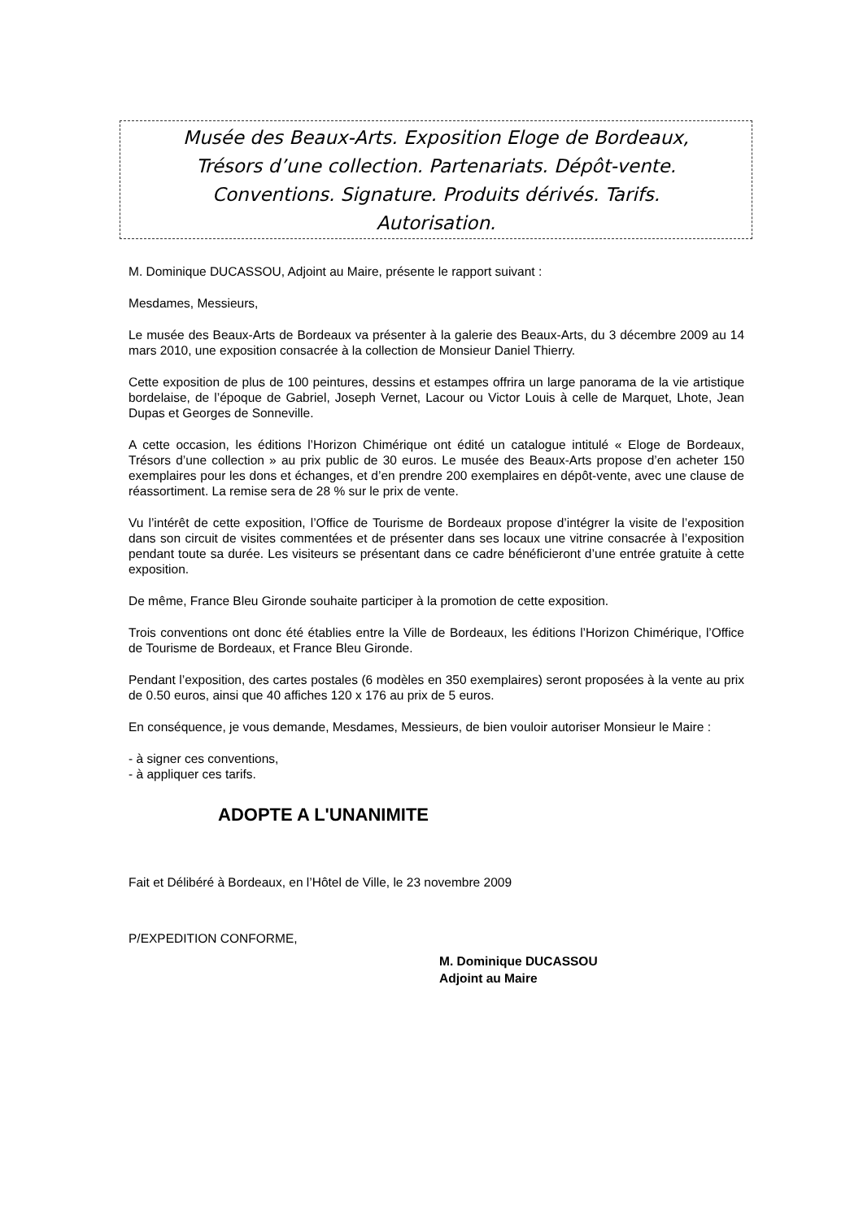Musée des Beaux-Arts. Exposition Eloge de Bordeaux,
Trésors d’une collection. Partenariats. Dépôt-vente.
Conventions. Signature. Produits dérivés. Tarifs.
Autorisation.
M. Dominique DUCASSOU, Adjoint au Maire, présente le rapport suivant :
Mesdames, Messieurs,
Le musée des Beaux-Arts de Bordeaux va présenter à la galerie des Beaux-Arts, du 3 décembre 2009 au 14 mars 2010, une exposition consacrée à la collection de Monsieur Daniel Thierry.
Cette exposition de plus de 100 peintures, dessins et estampes offrira un large panorama de la vie artistique bordelaise, de l’époque de Gabriel, Joseph Vernet, Lacour ou Victor Louis à celle de Marquet, Lhote, Jean Dupas et Georges de Sonneville.
A cette occasion, les éditions l’Horizon Chimérique ont édité un catalogue intitulé « Eloge de Bordeaux, Trésors d’une collection » au prix public de 30 euros. Le musée des Beaux-Arts propose d’en acheter 150 exemplaires pour les dons et échanges, et d’en prendre 200 exemplaires en dépôt-vente, avec une clause de réassortiment. La remise sera de 28 % sur le prix de vente.
Vu l’intérêt de cette exposition, l’Office de Tourisme de Bordeaux propose d’intégrer la visite de l’exposition dans son circuit de visites commentées et de présenter dans ses locaux une vitrine consacrée à l’exposition pendant toute sa durée. Les visiteurs se présentant dans ce cadre bénéficieront d’une entrée gratuite à cette exposition.
De même, France Bleu Gironde souhaite participer à la promotion de cette exposition.
Trois conventions ont donc été établies entre la Ville de Bordeaux, les éditions l’Horizon Chimérique, l’Office de Tourisme de Bordeaux, et France Bleu Gironde.
Pendant l’exposition, des cartes postales (6 modèles en 350 exemplaires) seront proposées à la vente au prix de 0.50 euros, ainsi que 40 affiches 120 x 176 au prix de 5 euros.
En conséquence, je vous demande, Mesdames, Messieurs, de bien vouloir autoriser Monsieur le Maire :
- à signer ces conventions,
- à appliquer ces tarifs.
ADOPTE A L'UNANIMITE
Fait et Délibéré à Bordeaux, en l’Hôtel de Ville, le 23 novembre 2009
P/EXPEDITION CONFORME,
M. Dominique DUCASSOU
Adjoint au Maire